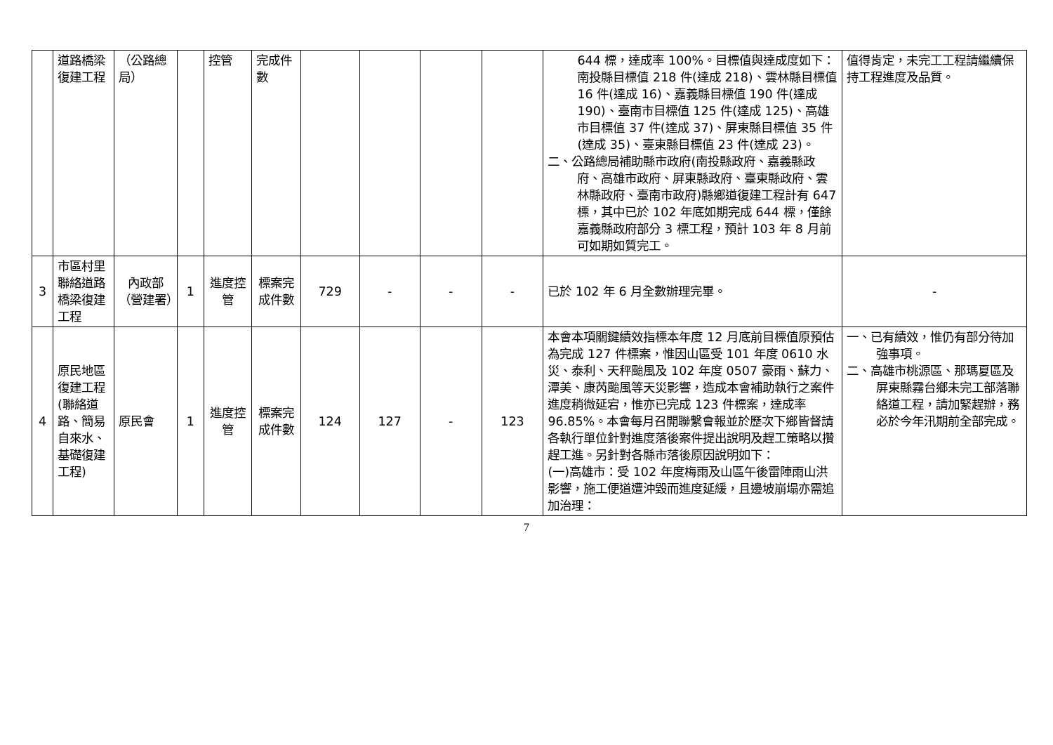| | 道路橋梁復建工程 | （公路總局） | | 控管 | 完成件數 | | | | | 644 標，達成率 100%。目標值與達成度如下：南投縣目標值 218 件(達成 218)、雲林縣目標值 16 件(達成 16)、嘉義縣目標值 190 件(達成 190)、臺南市目標值 125 件(達成 125)、高雄市目標值 37 件(達成 37)、屏東縣目標值 35 件(達成 35)、臺東縣目標值 23 件(達成 23)。 二、公路總局補助縣市政府(南投縣政府、嘉義縣政府、高雄市政府、屏東縣政府、臺東縣政府、雲林縣政府、臺南市政府)縣鄉道復建工程計有 647 標，其中已於 102 年底如期完成 644 標，僅餘嘉義縣政府部分 3 標工程，預計 103 年 8 月前可如期如質完工。 | 值得肯定，未完工工程請繼續保持工程進度及品質。 |
| 3 | 市區村里聯絡道路橋梁復建工程 | 內政部（營建署） | 1 | 進度控管 | 標案完成件數 | 729 | - | - | - | 已於 102 年 6 月全數辦理完畢。 | - |
| 4 | 原民地區復建工程(聯絡道路、簡易自來水、基礎復建工程) | 原民會 | 1 | 進度控管 | 標案完成件數 | 124 | 127 | - | 123 | 本會本項關鍵績效指標本年度 12 月底前目標值原預估為完成 127 件標案，惟因山區受 101 年度 0610 水災、泰利、天秤颱風及 102 年度 0507 豪雨、蘇力、潭美、康芮颱風等天災影響，造成本會補助執行之案件進度稍微延宕，惟亦已完成 123 件標案，達成率 96.85%。本會每月召開聯繫會報並於歷次下鄉皆督請各執行單位針對進度落後案件提出說明及趕工策略以攢趕工進。另針對各縣市落後原因說明如下： (一)高雄市：受 102 年度梅雨及山區午後雷陣雨山洪影響，施工便道遭沖毀而進度延緩，且邊坡崩塌亦需追加治理： | 一、已有績效，惟仍有部分待加強事項。 二、高雄市桃源區、那瑪夏區及屏東縣霧台鄉未完工部落聯絡道工程，請加緊趕辦，務必於今年汛期前全部完成。 |
7